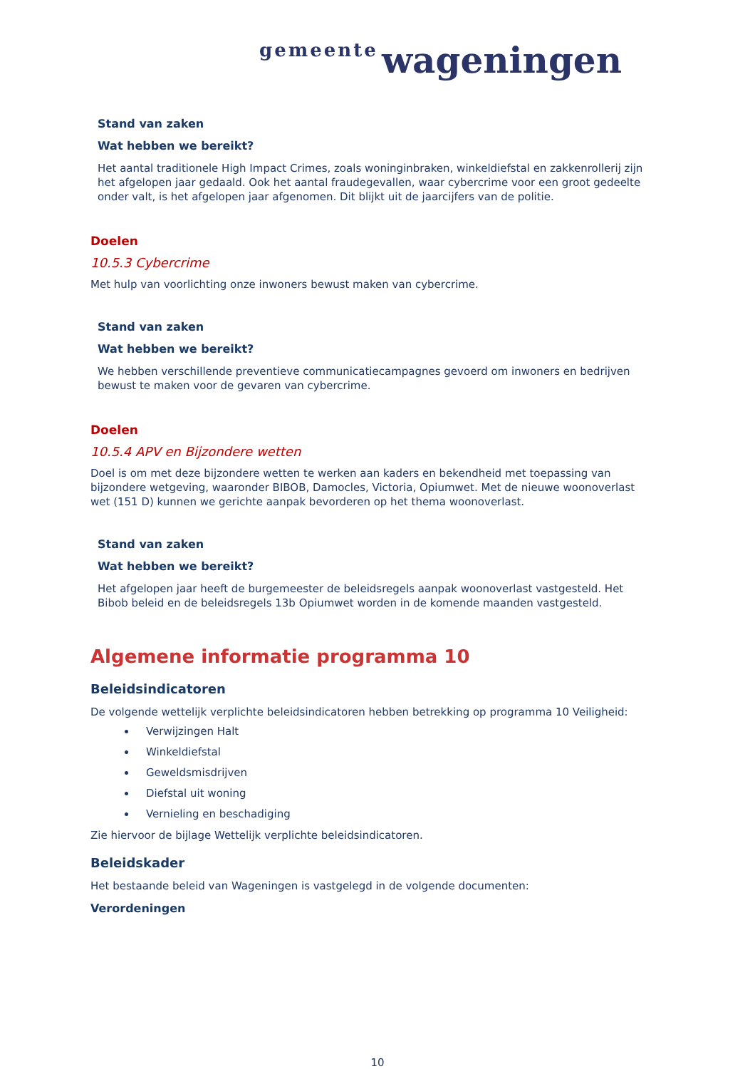gemeente wageningen
Stand van zaken
Wat hebben we bereikt?
Het aantal traditionele High Impact Crimes, zoals woninginbraken, winkeldiefstal en zakkenrollerij zijn het afgelopen jaar gedaald. Ook het aantal fraudegevallen, waar cybercrime voor een groot gedeelte onder valt, is het afgelopen jaar afgenomen. Dit blijkt uit de jaarcijfers van de politie.
Doelen
10.5.3 Cybercrime
Met hulp van voorlichting onze inwoners bewust maken van cybercrime.
Stand van zaken
Wat hebben we bereikt?
We hebben verschillende preventieve communicatiecampagnes gevoerd om inwoners en bedrijven bewust te maken voor de gevaren van cybercrime.
Doelen
10.5.4 APV en Bijzondere wetten
Doel is om met deze bijzondere wetten te werken aan kaders en bekendheid met toepassing van bijzondere wetgeving, waaronder BIBOB, Damocles, Victoria, Opiumwet. Met de nieuwe woonoverlast wet (151 D) kunnen we gerichte aanpak bevorderen op het thema woonoverlast.
Stand van zaken
Wat hebben we bereikt?
Het afgelopen jaar heeft de burgemeester de beleidsregels aanpak woonoverlast vastgesteld. Het Bibob beleid en de beleidsregels 13b Opiumwet worden in de komende maanden vastgesteld.
Algemene informatie programma 10
Beleidsindicatoren
De volgende wettelijk verplichte beleidsindicatoren hebben betrekking op programma 10 Veiligheid:
Verwijzingen Halt
Winkeldiefstal
Geweldsmisdrijven
Diefstal uit woning
Vernieling en beschadiging
Zie hiervoor de bijlage Wettelijk verplichte beleidsindicatoren.
Beleidskader
Het bestaande beleid van Wageningen is vastgelegd in de volgende documenten:
Verordeningen
10